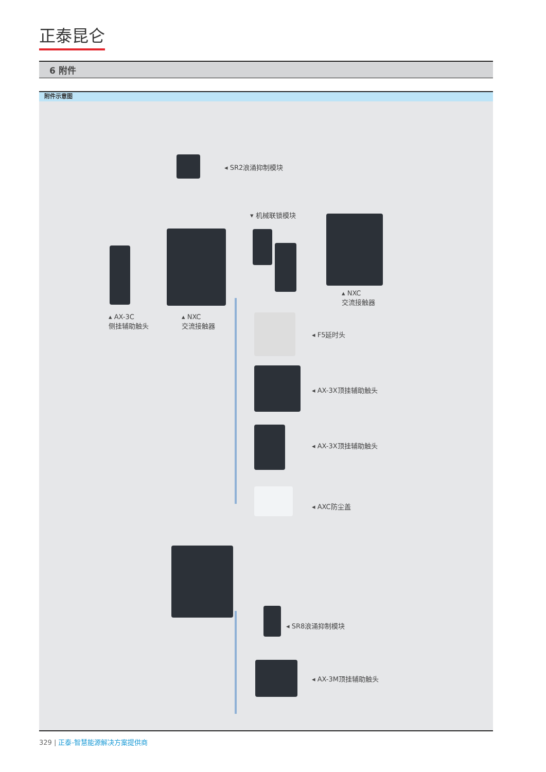正泰昆仑
6 附件
附件示意图
◂ SR2浪涌抑制模块
▾ 机械联锁模块
▴ NXC
交流接触器
▴ AX-3C
侧挂辅助触头
▴ NXC
交流接触器
◂ F5延时头
◂ AX-3X顶挂辅助触头
◂ AX-3X顶挂辅助触头
◂ AXC防尘盖
◂ SR8浪涌抑制模块
◂ AX-3M顶挂辅助触头
329 | 正泰-智慧能源解决方案提供商